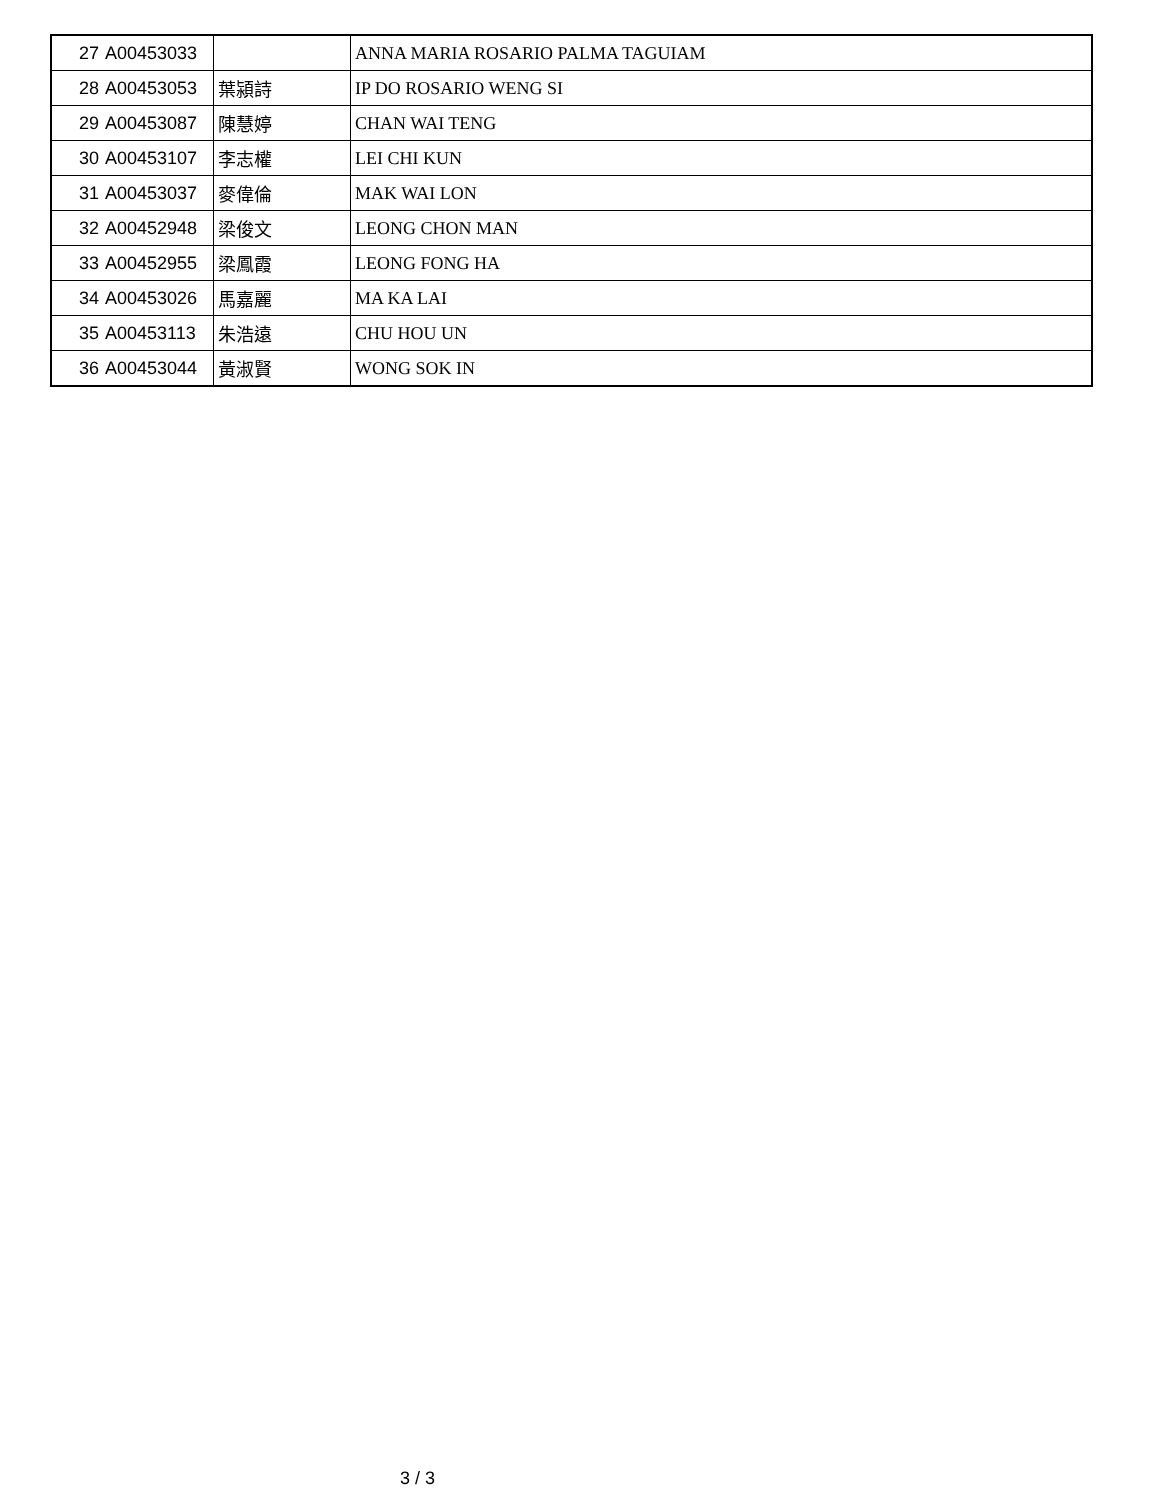| 27 | A00453033 | | ANNA MARIA ROSARIO PALMA TAGUIAM |
| 28 | A00453053 | 葉潁詩 | IP DO ROSARIO WENG SI |
| 29 | A00453087 | 陳慧婷 | CHAN WAI TENG |
| 30 | A00453107 | 李志權 | LEI CHI KUN |
| 31 | A00453037 | 麥偉倫 | MAK WAI LON |
| 32 | A00452948 | 梁俊文 | LEONG CHON MAN |
| 33 | A00452955 | 梁鳳霞 | LEONG FONG HA |
| 34 | A00453026 | 馬嘉麗 | MA KA LAI |
| 35 | A00453113 | 朱浩遠 | CHU HOU UN |
| 36 | A00453044 | 黃淑賢 | WONG SOK IN |
3 / 3